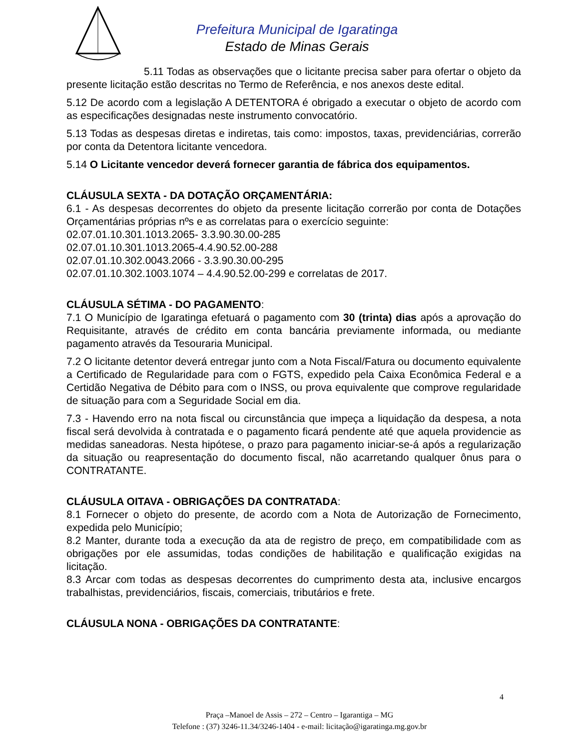Prefeitura Municipal de Igaratinga
Estado de Minas Gerais
5.11 Todas as observações que o licitante precisa saber para ofertar o objeto da presente licitação estão descritas no Termo de Referência, e nos anexos deste edital.
5.12 De acordo com a legislação A DETENTORA é obrigado a executar o objeto de acordo com as especificações designadas neste instrumento convocatório.
5.13 Todas as despesas diretas e indiretas, tais como: impostos, taxas, previdenciárias, correrão por conta da Detentora licitante vencedora.
5.14 O Licitante vencedor deverá fornecer garantia de fábrica dos equipamentos.
CLÁUSULA SEXTA - DA DOTAÇÃO ORÇAMENTÁRIA:
6.1 - As despesas decorrentes do objeto da presente licitação correrão por conta de Dotações Orçamentárias próprias nºs e as correlatas para o exercício seguinte:
02.07.01.10.301.1013.2065- 3.3.90.30.00-285
02.07.01.10.301.1013.2065-4.4.90.52.00-288
02.07.01.10.302.0043.2066 - 3.3.90.30.00-295
02.07.01.10.302.1003.1074 – 4.4.90.52.00-299 e correlatas de 2017.
CLÁUSULA SÉTIMA - DO PAGAMENTO:
7.1 O Município de Igaratinga efetuará o pagamento com 30 (trinta) dias após a aprovação do Requisitante, através de crédito em conta bancária previamente informada, ou mediante pagamento através da Tesouraria Municipal.
7.2 O licitante detentor deverá entregar junto com a Nota Fiscal/Fatura ou documento equivalente a Certificado de Regularidade para com o FGTS, expedido pela Caixa Econômica Federal e a Certidão Negativa de Débito para com o INSS, ou prova equivalente que comprove regularidade de situação para com a Seguridade Social em dia.
7.3 - Havendo erro na nota fiscal ou circunstância que impeça a liquidação da despesa, a nota fiscal será devolvida à contratada e o pagamento ficará pendente até que aquela providencie as medidas saneadoras. Nesta hipótese, o prazo para pagamento iniciar-se-á após a regularização da situação ou reapresentação do documento fiscal, não acarretando qualquer ônus para o CONTRATANTE.
CLÁUSULA OITAVA - OBRIGAÇÕES DA CONTRATADA:
8.1 Fornecer o objeto do presente, de acordo com a Nota de Autorização de Fornecimento, expedida pelo Município;
8.2 Manter, durante toda a execução da ata de registro de preço, em compatibilidade com as obrigações por ele assumidas, todas condições de habilitação e qualificação exigidas na licitação.
8.3 Arcar com todas as despesas decorrentes do cumprimento desta ata, inclusive encargos trabalhistas, previdenciários, fiscais, comerciais, tributários e frete.
CLÁUSULA NONA - OBRIGAÇÕES DA CONTRATANTE:
4
Praça –Manoel de Assis – 272 – Centro – Igarantiga – MG
Telefone : (37) 3246-11.34/3246-1404 - e-mail: licitação@igaratinga.mg.gov.br